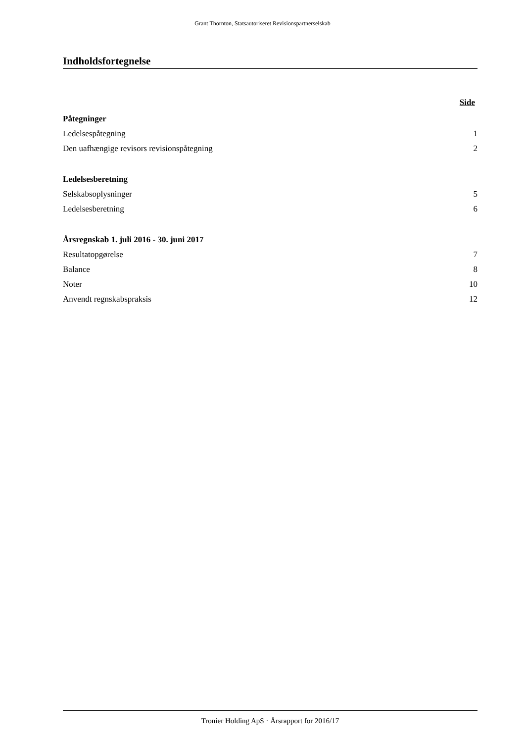Grant Thornton, Statsautoriseret Revisionspartnerselskab
Indholdsfortegnelse
Side
Påtegninger
Ledelsespåtegning 1
Den uafhængige revisors revisionspåtegning 2
Ledelsesberetning
Selskabsoplysninger 5
Ledelsesberetning 6
Årsregnskab 1. juli 2016 - 30. juni 2017
Resultatopgørelse 7
Balance 8
Noter 10
Anvendt regnskabspraksis 12
Tronier Holding ApS · Årsrapport for 2016/17